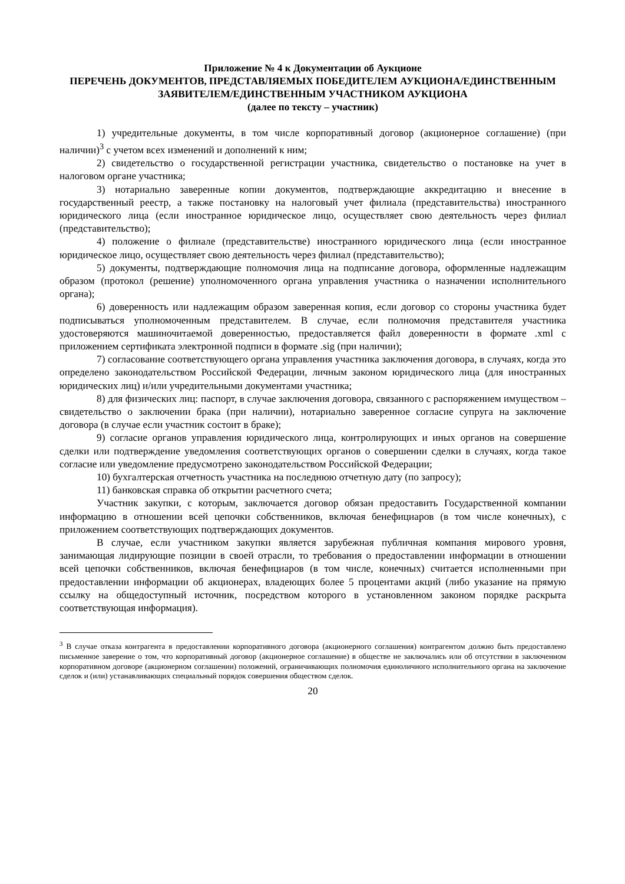Приложение № 4 к Документации об Аукционе
ПЕРЕЧЕНЬ ДОКУМЕНТОВ, ПРЕДСТАВЛЯЕМЫХ ПОБЕДИТЕЛЕМ АУКЦИОНА/ЕДИНСТВЕННЫМ ЗАЯВИТЕЛЕМ/ЕДИНСТВЕННЫМ УЧАСТНИКОМ АУКЦИОНА
(далее по тексту – участник)
1) учредительные документы, в том числе корпоративный договор (акционерное соглашение) (при наличии)<sup>3</sup> с учетом всех изменений и дополнений к ним;
2) свидетельство о государственной регистрации участника, свидетельство о постановке на учет в налоговом органе участника;
3) нотариально заверенные копии документов, подтверждающие аккредитацию и внесение в государственный реестр, а также постановку на налоговый учет филиала (представительства) иностранного юридического лица (если иностранное юридическое лицо, осуществляет свою деятельность через филиал (представительство);
4) положение о филиале (представительстве) иностранного юридического лица (если иностранное юридическое лицо, осуществляет свою деятельность через филиал (представительство);
5) документы, подтверждающие полномочия лица на подписание договора, оформленные надлежащим образом (протокол (решение) уполномоченного органа управления участника о назначении исполнительного органа);
6) доверенность или надлежащим образом заверенная копия, если договор со стороны участника будет подписываться уполномоченным представителем. В случае, если полномочия представителя участника удостоверяются машиночитаемой доверенностью, предоставляется файл доверенности в формате .xml с приложением сертификата электронной подписи в формате .sig (при наличии);
7) согласование соответствующего органа управления участника заключения договора, в случаях, когда это определено законодательством Российской Федерации, личным законом юридического лица (для иностранных юридических лиц) и/или учредительными документами участника;
8) для физических лиц: паспорт, в случае заключения договора, связанного с распоряжением имуществом – свидетельство о заключении брака (при наличии), нотариально заверенное согласие супруга на заключение договора (в случае если участник состоит в браке);
9) согласие органов управления юридического лица, контролирующих и иных органов на совершение сделки или подтверждение уведомления соответствующих органов о совершении сделки в случаях, когда такое согласие или уведомление предусмотрено законодательством Российской Федерации;
10) бухгалтерская отчетность участника на последнюю отчетную дату (по запросу);
11) банковская справка об открытии расчетного счета;
Участник закупки, с которым, заключается договор обязан предоставить Государственной компании информацию в отношении всей цепочки собственников, включая бенефициаров (в том числе конечных), с приложением соответствующих подтверждающих документов.
В случае, если участником закупки является зарубежная публичная компания мирового уровня, занимающая лидирующие позиции в своей отрасли, то требования о предоставлении информации в отношении всей цепочки собственников, включая бенефициаров (в том числе, конечных) считается исполненными при предоставлении информации об акционерах, владеющих более 5 процентами акций (либо указание на прямую ссылку на общедоступный источник, посредством которого в установленном законом порядке раскрыта соответствующая информация).
<sup>3</sup> В случае отказа контрагента в предоставлении корпоративного договора (акционерного соглашения) контрагентом должно быть предоставлено письменное заверение о том, что корпоративный договор (акционерное соглашение) в обществе не заключались или об отсутствии в заключенном корпоративном договоре (акционерном соглашении) положений, ограничивающих полномочия единоличного исполнительного органа на заключение сделок и (или) устанавливающих специальный порядок совершения обществом сделок.
20